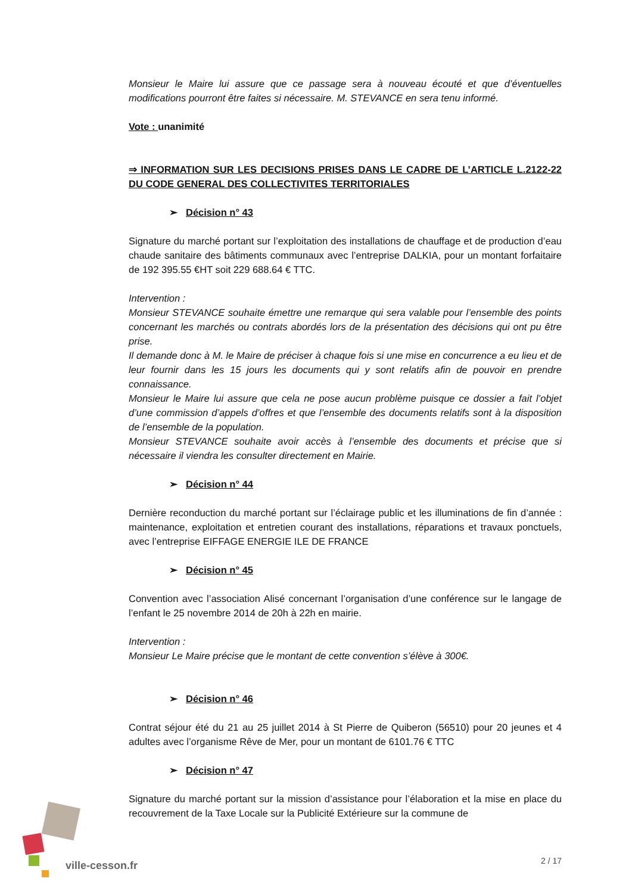Monsieur le Maire lui assure que ce passage sera à nouveau écouté et que d’éventuelles modifications pourront être faites si nécessaire. M. STEVANCE en sera tenu informé.
Vote : unanimité
⇒ INFORMATION SUR LES DECISIONS PRISES DANS LE CADRE DE L’ARTICLE L.2122-22 DU CODE GENERAL DES COLLECTIVITES TERRITORIALES
➢ Décision n° 43
Signature du marché portant sur l’exploitation des installations de chauffage et de production d’eau chaude sanitaire des bâtiments communaux avec l’entreprise DALKIA, pour un montant forfaitaire de 192 395.55 €HT soit 229 688.64 € TTC.
Intervention :
Monsieur STEVANCE souhaite émettre une remarque qui sera valable pour l’ensemble des points concernant les marchés ou contrats abordés lors de la présentation des décisions qui ont pu être prise.
Il demande donc à M. le Maire de préciser à chaque fois si une mise en concurrence a eu lieu et de leur fournir dans les 15 jours les documents qui y sont relatifs afin de pouvoir en prendre connaissance.
Monsieur le Maire lui assure que cela ne pose aucun problème puisque ce dossier a fait l’objet d’une commission d’appels d’offres et que l’ensemble des documents relatifs sont à la disposition de l’ensemble de la population.
Monsieur STEVANCE souhaite avoir accès à l’ensemble des documents et précise que si nécessaire il viendra les consulter directement en Mairie.
➢ Décision n° 44
Dernière reconduction du marché portant sur l’éclairage public et les illuminations de fin d’année : maintenance, exploitation et entretien courant des installations, réparations et travaux ponctuels, avec l’entreprise EIFFAGE ENERGIE ILE DE FRANCE
➢ Décision n° 45
Convention avec l’association Alisé concernant l’organisation d’une conférence sur le langage de l’enfant le 25 novembre 2014 de 20h à 22h en mairie.
Intervention :
Monsieur Le Maire précise que le montant de cette convention s’élève à 300€.
➢ Décision n° 46
Contrat séjour été du 21 au 25 juillet 2014 à St Pierre de Quiberon (56510) pour 20 jeunes et 4 adultes avec l’organisme Rêve de Mer, pour un montant de 6101.76 € TTC
➢ Décision n° 47
Signature du marché portant sur la mission d’assistance pour l’élaboration et la mise en place du recouvrement de la Taxe Locale sur la Publicité Extérieure sur la commune de
ville-cesson.fr 2 / 17